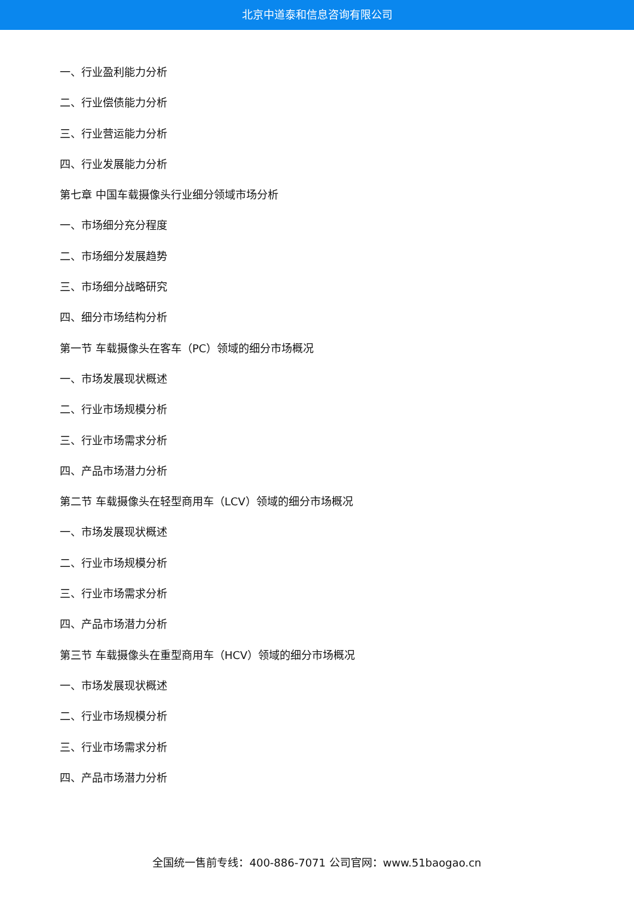北京中道泰和信息咨询有限公司
一、行业盈利能力分析
二、行业偿债能力分析
三、行业营运能力分析
四、行业发展能力分析
第七章 中国车载摄像头行业细分领域市场分析
一、市场细分充分程度
二、市场细分发展趋势
三、市场细分战略研究
四、细分市场结构分析
第一节 车载摄像头在客车（PC）领域的细分市场概况
一、市场发展现状概述
二、行业市场规模分析
三、行业市场需求分析
四、产品市场潜力分析
第二节 车载摄像头在轻型商用车（LCV）领域的细分市场概况
一、市场发展现状概述
二、行业市场规模分析
三、行业市场需求分析
四、产品市场潜力分析
第三节 车载摄像头在重型商用车（HCV）领域的细分市场概况
一、市场发展现状概述
二、行业市场规模分析
三、行业市场需求分析
四、产品市场潜力分析
全国统一售前专线：400-886-7071 公司官网：www.51baogao.cn